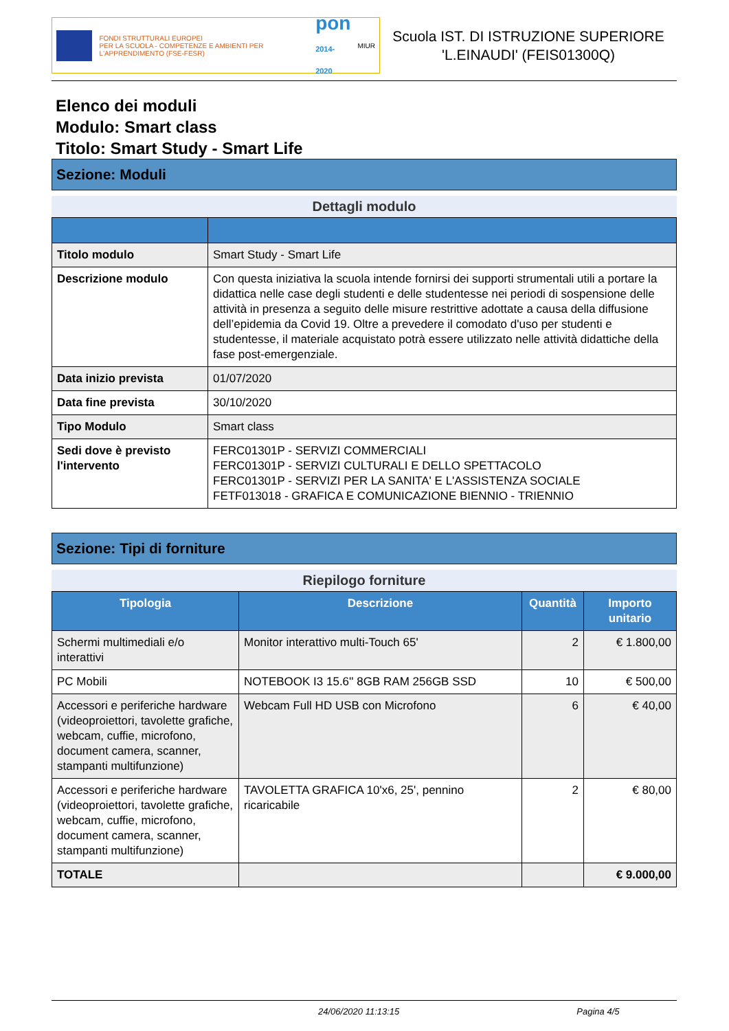FONDI STRUTTURALI EUROPEI
PER LA SCUOLA - COMPETENZE E AMBIENTI PER L'APPRENDIMENTO (FSE-FESR)
pon
2014-2020
MIUR
Scuola IST. DI ISTRUZIONE SUPERIORE
'L.EINAUDI' (FEIS01300Q)
Elenco dei moduli
Modulo: Smart class
Titolo: Smart Study - Smart Life
Sezione: Moduli
Dettagli modulo
| Titolo modulo | Smart Study - Smart Life |
| Descrizione modulo | Con questa iniziativa la scuola intende fornirsi dei supporti strumentali utili a portare la didattica nelle case degli studenti e delle studentesse nei periodi di sospensione delle attività in presenza a seguito delle misure restrittive adottate a causa della diffusione dell’epidemia da Covid 19. Oltre a prevedere il comodato d'uso per studenti e studentesse, il materiale acquistato potrà essere utilizzato nelle attività didattiche della fase post-emergenziale. |
| Data inizio prevista | 01/07/2020 |
| Data fine prevista | 30/10/2020 |
| Tipo Modulo | Smart class |
| Sedi dove è previsto l'intervento | FERC01301P - SERVIZI COMMERCIALI FERC01301P - SERVIZI CULTURALI E DELLO SPETTACOLO FERC01301P - SERVIZI PER LA SANITA' E L'ASSISTENZA SOCIALE FETF013018 - GRAFICA E COMUNICAZIONE BIENNIO - TRIENNIO |
Sezione: Tipi di forniture
Riepilogo forniture
| Tipologia | Descrizione | Quantità | Importo unitario |
| --- | --- | --- | --- |
| Schermi multimediali e/o interattivi | Monitor interattivo multi-Touch 65' | 2 | € 1.800,00 |
| PC Mobili | NOTEBOOK I3 15.6'' 8GB RAM 256GB SSD | 10 | € 500,00 |
| Accessori e periferiche hardware (videoproiettori, tavolette grafiche, webcam, cuffie, microfono, document camera, scanner, stampanti multifunzione) | Webcam Full HD USB con Microfono | 6 | € 40,00 |
| Accessori e periferiche hardware (videoproiettori, tavolette grafiche, webcam, cuffie, microfono, document camera, scanner, stampanti multifunzione) | TAVOLETTA GRAFICA 10'x6, 25', pennino ricaricabile | 2 | € 80,00 |
| TOTALE | | | € 9.000,00 |
24/06/2020 11:13:15 Pagina 4/5